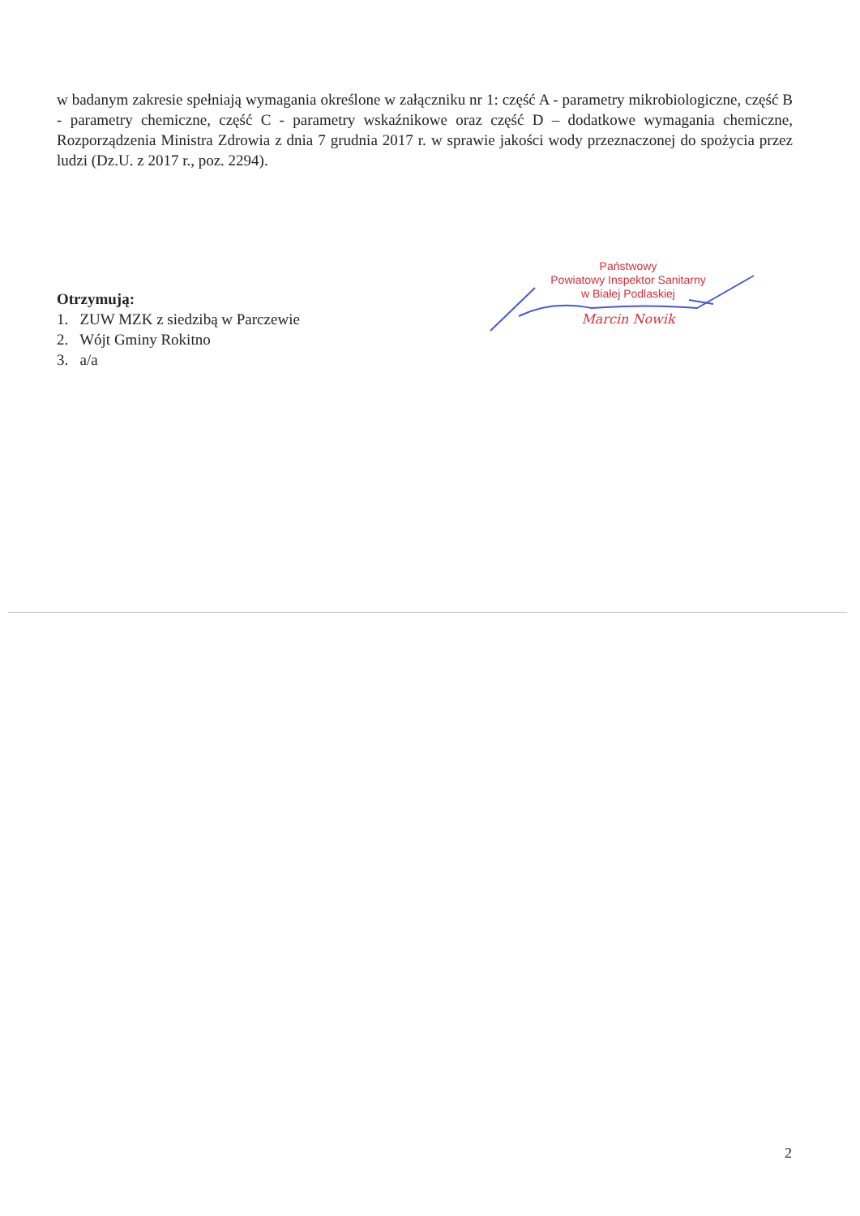w badanym zakresie spełniają wymagania określone w załączniku nr 1: część A - parametry mikrobiologiczne, część B - parametry chemiczne, część C - parametry wskaźnikowe oraz część D – dodatkowe wymagania chemiczne, Rozporządzenia Ministra Zdrowia z dnia 7 grudnia 2017 r. w sprawie jakości wody przeznaczonej do spożycia przez ludzi (Dz.U. z 2017 r., poz. 2294).
Państwowy
Powiatowy Inspektor Sanitarny
w Białej Podlaskiej
Marcin Nowik
Otrzymują:
1. ZUW MZK z siedzibą w Parczewie
2. Wójt Gminy Rokitno
3. a/a
2